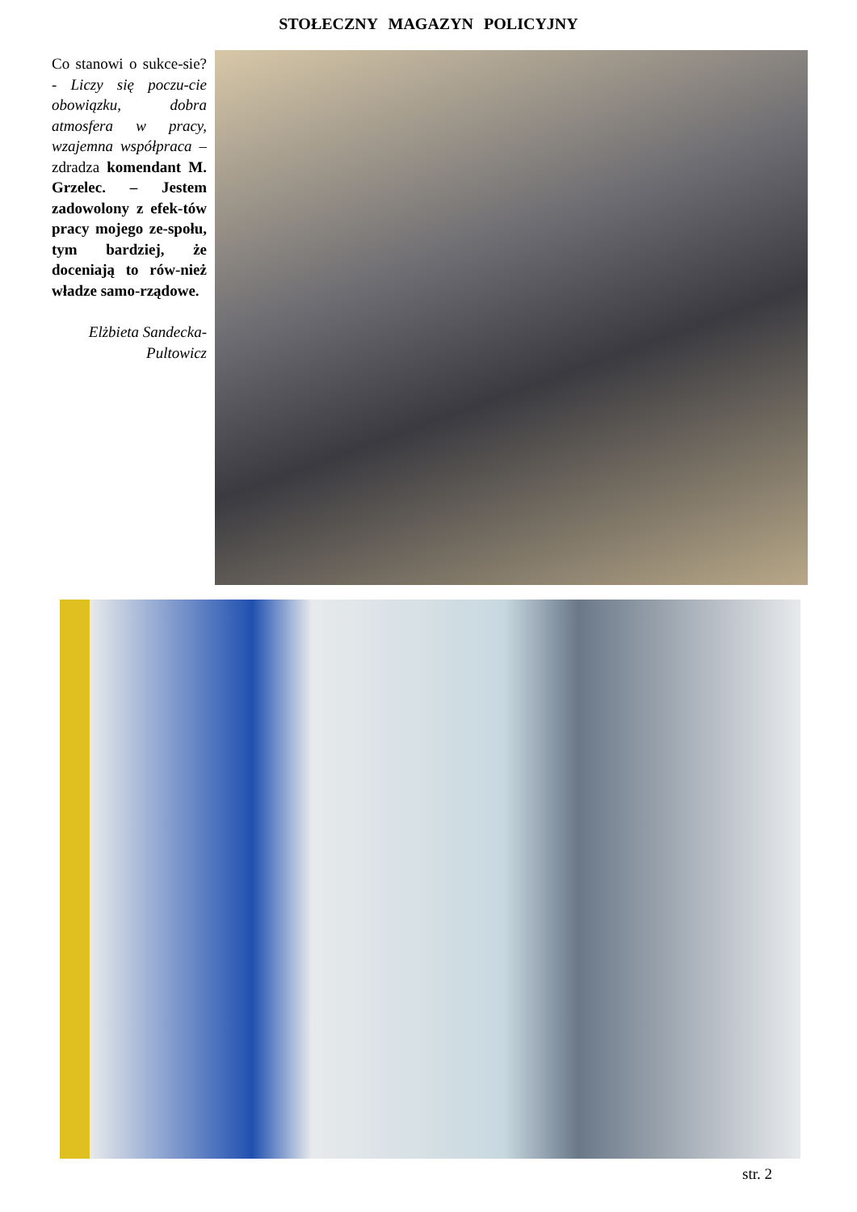STOŁECZNY MAGAZYN POLICYJNY
Co stanowi o sukce-sie? - Liczy się poczu-cie obowiązku, dobra atmosfera w pracy, wzajemna współpraca – zdradza komendant M. Grzelec. – Jestem zadowolony z efek-tów pracy mojego ze-społu, tym bardziej, że doceniają to rów-nież władze samo-rządowe.
Elżbieta Sandecka-Pultowicz
str. 2